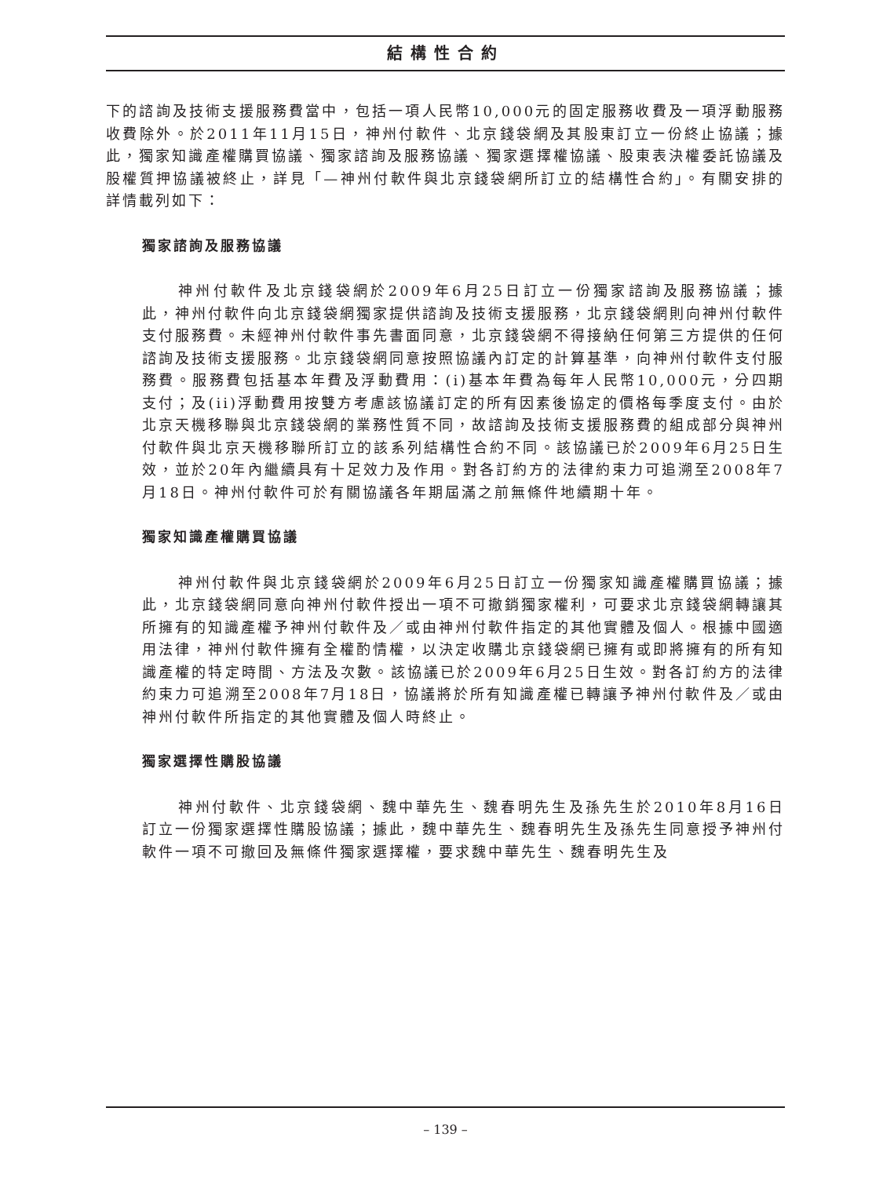結構性合約
下的諮詢及技術支援服務費當中，包括一項人民幣10,000元的固定服務收費及一項浮動服務收費除外。於2011年11月15日，神州付軟件、北京錢袋網及其股東訂立一份終止協議；據此，獨家知識產權購買協議、獨家諮詢及服務協議、獨家選擇權協議、股東表決權委託協議及股權質押協議被終止，詳見「—神州付軟件與北京錢袋網所訂立的結構性合約」。有關安排的詳情載列如下：
獨家諮詢及服務協議
神州付軟件及北京錢袋網於2009年6月25日訂立一份獨家諮詢及服務協議；據此，神州付軟件向北京錢袋網獨家提供諮詢及技術支援服務，北京錢袋網則向神州付軟件支付服務費。未經神州付軟件事先書面同意，北京錢袋網不得接納任何第三方提供的任何諮詢及技術支援服務。北京錢袋網同意按照協議內訂定的計算基準，向神州付軟件支付服務費。服務費包括基本年費及浮動費用：(i)基本年費為每年人民幣10,000元，分四期支付；及(ii)浮動費用按雙方考慮該協議訂定的所有因素後協定的價格每季度支付。由於北京天機移聯與北京錢袋網的業務性質不同，故諮詢及技術支援服務費的組成部分與神州付軟件與北京天機移聯所訂立的該系列結構性合約不同。該協議已於2009年6月25日生效，並於20年內繼續具有十足效力及作用。對各訂約方的法律約束力可追溯至2008年7月18日。神州付軟件可於有關協議各年期屆滿之前無條件地續期十年。
獨家知識產權購買協議
神州付軟件與北京錢袋網於2009年6月25日訂立一份獨家知識產權購買協議；據此，北京錢袋網同意向神州付軟件授出一項不可撤銷獨家權利，可要求北京錢袋網轉讓其所擁有的知識產權予神州付軟件及／或由神州付軟件指定的其他實體及個人。根據中國適用法律，神州付軟件擁有全權酌情權，以決定收購北京錢袋網已擁有或即將擁有的所有知識產權的特定時間、方法及次數。該協議已於2009年6月25日生效。對各訂約方的法律約束力可追溯至2008年7月18日，協議將於所有知識產權已轉讓予神州付軟件及／或由神州付軟件所指定的其他實體及個人時終止。
獨家選擇性購股協議
神州付軟件、北京錢袋網、魏中華先生、魏春明先生及孫先生於2010年8月16日訂立一份獨家選擇性購股協議；據此，魏中華先生、魏春明先生及孫先生同意授予神州付軟件一項不可撤回及無條件獨家選擇權，要求魏中華先生、魏春明先生及
– 139 –